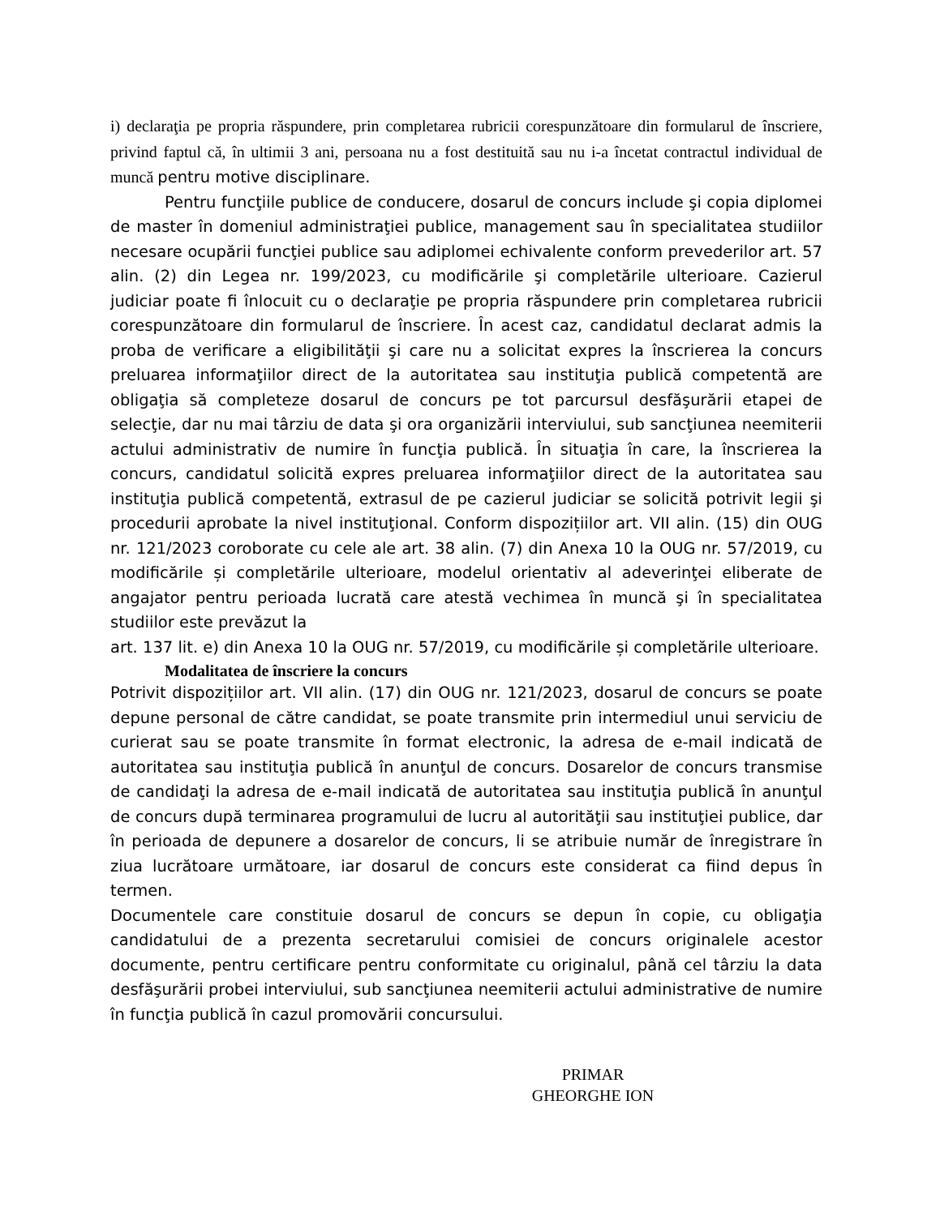i) declaraţia pe propria răspundere, prin completarea rubricii corespunzătoare din formularul de înscriere, privind faptul că, în ultimii 3 ani, persoana nu a fost destituită sau nu i-a încetat contractul individual de muncă pentru motive disciplinare.
Pentru funcţiile publice de conducere, dosarul de concurs include şi copia diplomei de master în domeniul administraţiei publice, management sau în specialitatea studiilor necesare ocupării funcţiei publice sau adiplomei echivalente conform prevederilor art. 57 alin. (2) din Legea nr. 199/2023, cu modificările şi completările ulterioare. Cazierul judiciar poate fi înlocuit cu o declaraţie pe propria răspundere prin completarea rubricii corespunzătoare din formularul de înscriere. În acest caz, candidatul declarat admis la proba de verificare a eligibilităţii şi care nu a solicitat expres la înscrierea la concurs preluarea informaţiilor direct de la autoritatea sau instituţia publică competentă are obligaţia să completeze dosarul de concurs pe tot parcursul desfăşurării etapei de selecţie, dar nu mai târziu de data şi ora organizării interviului, sub sancţiunea neemiterii actului administrativ de numire în funcţia publică. În situaţia în care, la înscrierea la concurs, candidatul solicită expres preluarea informaţiilor direct de la autoritatea sau instituţia publică competentă, extrasul de pe cazierul judiciar se solicită potrivit legii şi procedurii aprobate la nivel instituţional. Conform dispozițiilor art. VII alin. (15) din OUG nr. 121/2023 coroborate cu cele ale art. 38 alin. (7) din Anexa 10 la OUG nr. 57/2019, cu modificările și completările ulterioare, modelul orientativ al adeverinţei eliberate de angajator pentru perioada lucrată care atestă vechimea în muncă şi în specialitatea studiilor este prevăzut la
art. 137 lit. e) din Anexa 10 la OUG nr. 57/2019, cu modificările și completările ulterioare.
Modalitatea de înscriere la concurs
Potrivit dispozițiilor art. VII alin. (17) din OUG nr. 121/2023, dosarul de concurs se poate depune personal de către candidat, se poate transmite prin intermediul unui serviciu de curierat sau se poate transmite în format electronic, la adresa de e-mail indicată de autoritatea sau instituţia publică în anunţul de concurs. Dosarelor de concurs transmise de candidaţi la adresa de e-mail indicată de autoritatea sau instituţia publică în anunţul de concurs după terminarea programului de lucru al autorităţii sau instituţiei publice, dar în perioada de depunere a dosarelor de concurs, li se atribuie număr de înregistrare în ziua lucrătoare următoare, iar dosarul de concurs este considerat ca fiind depus în termen.
Documentele care constituie dosarul de concurs se depun în copie, cu obligaţia candidatului de a prezenta secretarului comisiei de concurs originalele acestor documente, pentru certificare pentru conformitate cu originalul, până cel târziu la data desfăşurării probei interviului, sub sancţiunea neemiterii actului administrative de numire în funcţia publică în cazul promovării concursului.
PRIMAR
GHEORGHE ION